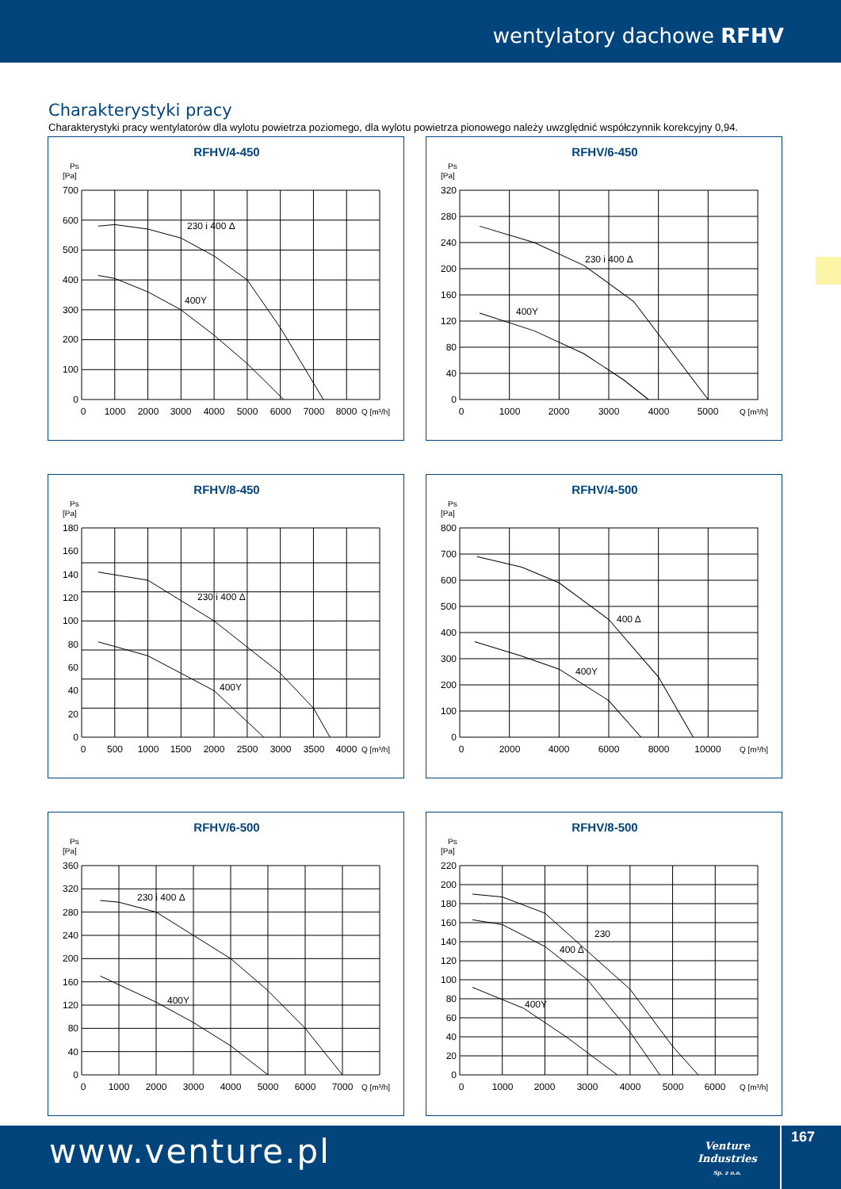wentylatory dachowe RFHV
Charakterystyki pracy
Charakterystyki pracy wentylatorów dla wylotu powietrza poziomego, dla wylotu powietrza pionowego należy uwzględnić współczynnik korekcyjny 0,94.
RFHV/4-450
Ps
[Pa]
230 i 400 Δ
400Y
0
100
200
300
400
500
600
700
0
1000
2000
3000
4000
5000
6000
7000
8000
Q [m³/h]
RFHV/6-450
Ps
[Pa]
230 i 400 Δ
400Y
0
40
80
120
160
200
240
280
320
0
1000
2000
3000
4000
5000
Q [m³/h]
RFHV/8-450
Ps
[Pa]
230 i 400 Δ
400Y
0
20
40
60
80
100
120
140
160
180
0
500
1000
1500
2000
2500
3000
3500
4000
Q [m³/h]
RFHV/4-500
Ps
[Pa]
400 Δ
400Y
0
100
200
300
400
500
600
700
800
0
2000
4000
6000
8000
10000
Q [m³/h]
RFHV/6-500
Ps
[Pa]
230 i 400 Δ
400Y
0
40
80
120
160
200
240
280
320
360
0
1000
2000
3000
4000
5000
6000
7000
Q [m³/h]
RFHV/8-500
Ps
[Pa]
230
400 Δ
400Y
0
20
40
60
80
100
120
140
160
180
200
220
0
1000
2000
3000
4000
5000
6000
Q [m³/h]
www.venture.pl
Venture
Industries
Sp. z o.o.
167